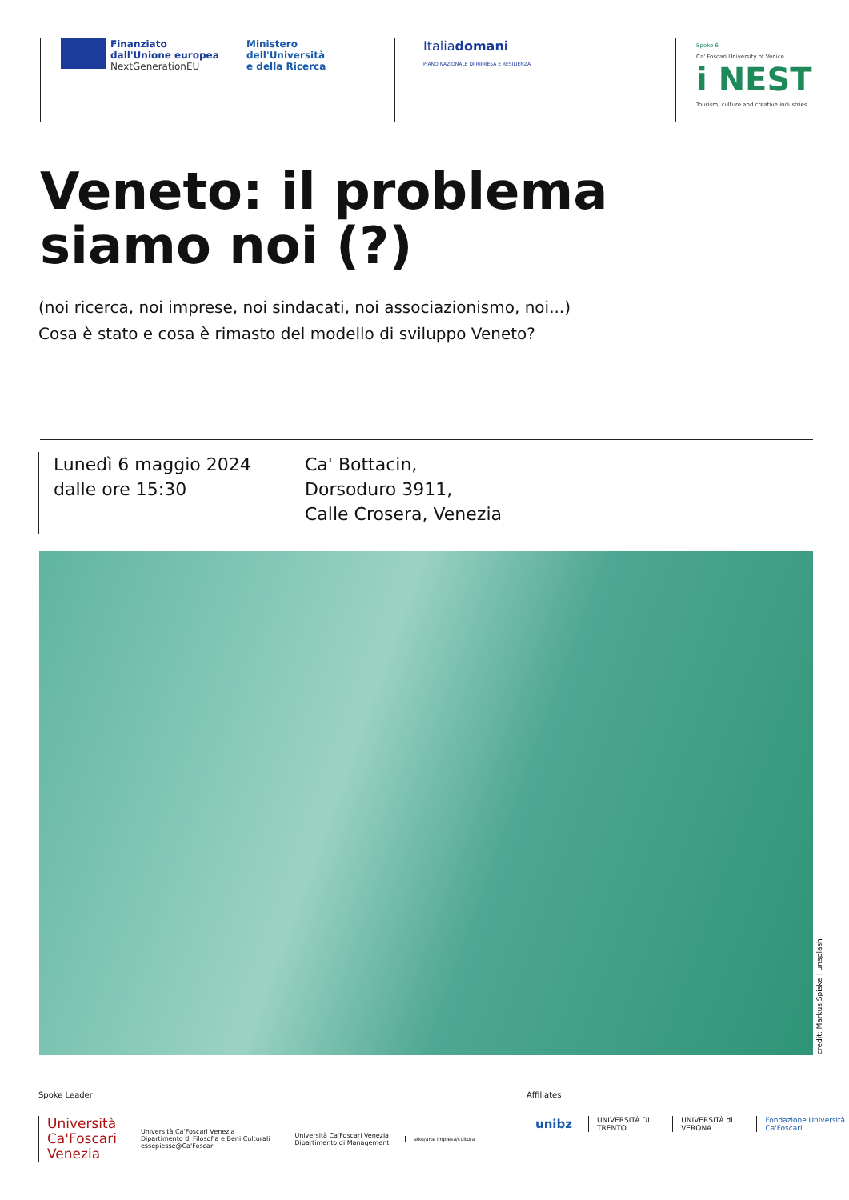Finanziato
dall'Unione europea
NextGenerationEU
Ministero
dell'Università
e della Ricerca
Italiadomani
PIANO NAZIONALE DI RIPRESA E RESILIENZA
Spoke 6
Ca' Foscari University of Venice
i NEST
Tourism, culture and creative industries
Veneto: il problema
siamo noi (?)
(noi ricerca, noi imprese, noi sindacati, noi associazionismo, noi...)
Cosa è stato e cosa è rimasto del modello di sviluppo Veneto?
Lunedì 6 maggio 2024
dalle ore 15:30
Ca' Bottacin,
Dorsoduro 3911,
Calle Crosera, Venezia
credit: Markus Spiske | unsplash
Spoke Leader Affiliates
Università
Ca'Foscari
Venezia Università Ca'Foscari Venezia
Dipartimento di Filosofia e Beni Culturali
essepiesse@Ca'Foscari Università Ca'Foscari Venezia
Dipartimento di Management aiku/arte impresa/cultura
unibz UNIVERSITÀ DI TRENTO UNIVERSITÀ di VERONA Fondazione Università Ca'Foscari